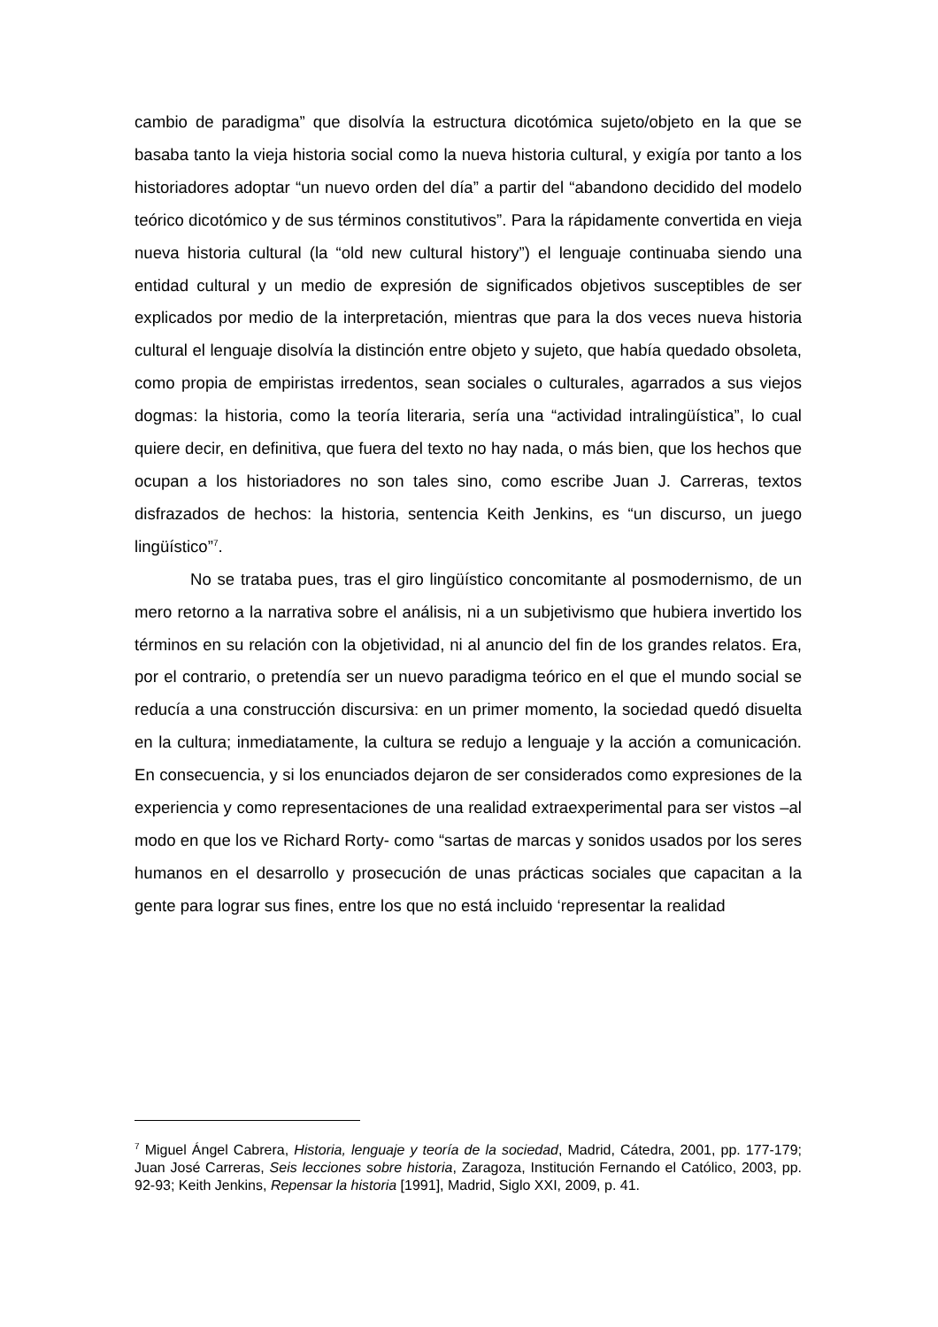cambio de paradigma” que disolvía la estructura dicotómica sujeto/objeto en la que se basaba tanto la vieja historia social como la nueva historia cultural, y exigía por tanto a los historiadores adoptar “un nuevo orden del día” a partir del “abandono decidido del modelo teórico dicotómico y de sus términos constitutivos”. Para la rápidamente convertida en vieja nueva historia cultural (la “old new cultural history”) el lenguaje continuaba siendo una entidad cultural y un medio de expresión de significados objetivos susceptibles de ser explicados por medio de la interpretación, mientras que para la dos veces nueva historia cultural el lenguaje disolvía la distinción entre objeto y sujeto, que había quedado obsoleta, como propia de empiristas irredentos, sean sociales o culturales, agarrados a sus viejos dogmas: la historia, como la teoría literaria, sería una “actividad intralingüística”, lo cual quiere decir, en definitiva, que fuera del texto no hay nada, o más bien, que los hechos que ocupan a los historiadores no son tales sino, como escribe Juan J. Carreras, textos disfrazados de hechos: la historia, sentencia Keith Jenkins, es “un discurso, un juego lingüístico”<sup>7</sup>.
No se trataba pues, tras el giro lingüístico concomitante al posmodernismo, de un mero retorno a la narrativa sobre el análisis, ni a un subjetivismo que hubiera invertido los términos en su relación con la objetividad, ni al anuncio del fin de los grandes relatos. Era, por el contrario, o pretendía ser un nuevo paradigma teórico en el que el mundo social se reducía a una construcción discursiva: en un primer momento, la sociedad quedó disuelta en la cultura; inmediatamente, la cultura se redujo a lenguaje y la acción a comunicación. En consecuencia, y si los enunciados dejaron de ser considerados como expresiones de la experiencia y como representaciones de una realidad extraexperimental para ser vistos –al modo en que los ve Richard Rorty- como “sartas de marcas y sonidos usados por los seres humanos en el desarrollo y prosecución de unas prácticas sociales que capacitan a la gente para lograr sus fines, entre los que no está incluido ‘representar la realidad
<sup>7</sup> Miguel Ángel Cabrera, Historia, lenguaje y teoría de la sociedad, Madrid, Cátedra, 2001, pp. 177-179; Juan José Carreras, Seis lecciones sobre historia, Zaragoza, Institución Fernando el Católico, 2003, pp. 92-93; Keith Jenkins, Repensar la historia [1991], Madrid, Siglo XXI, 2009, p. 41.